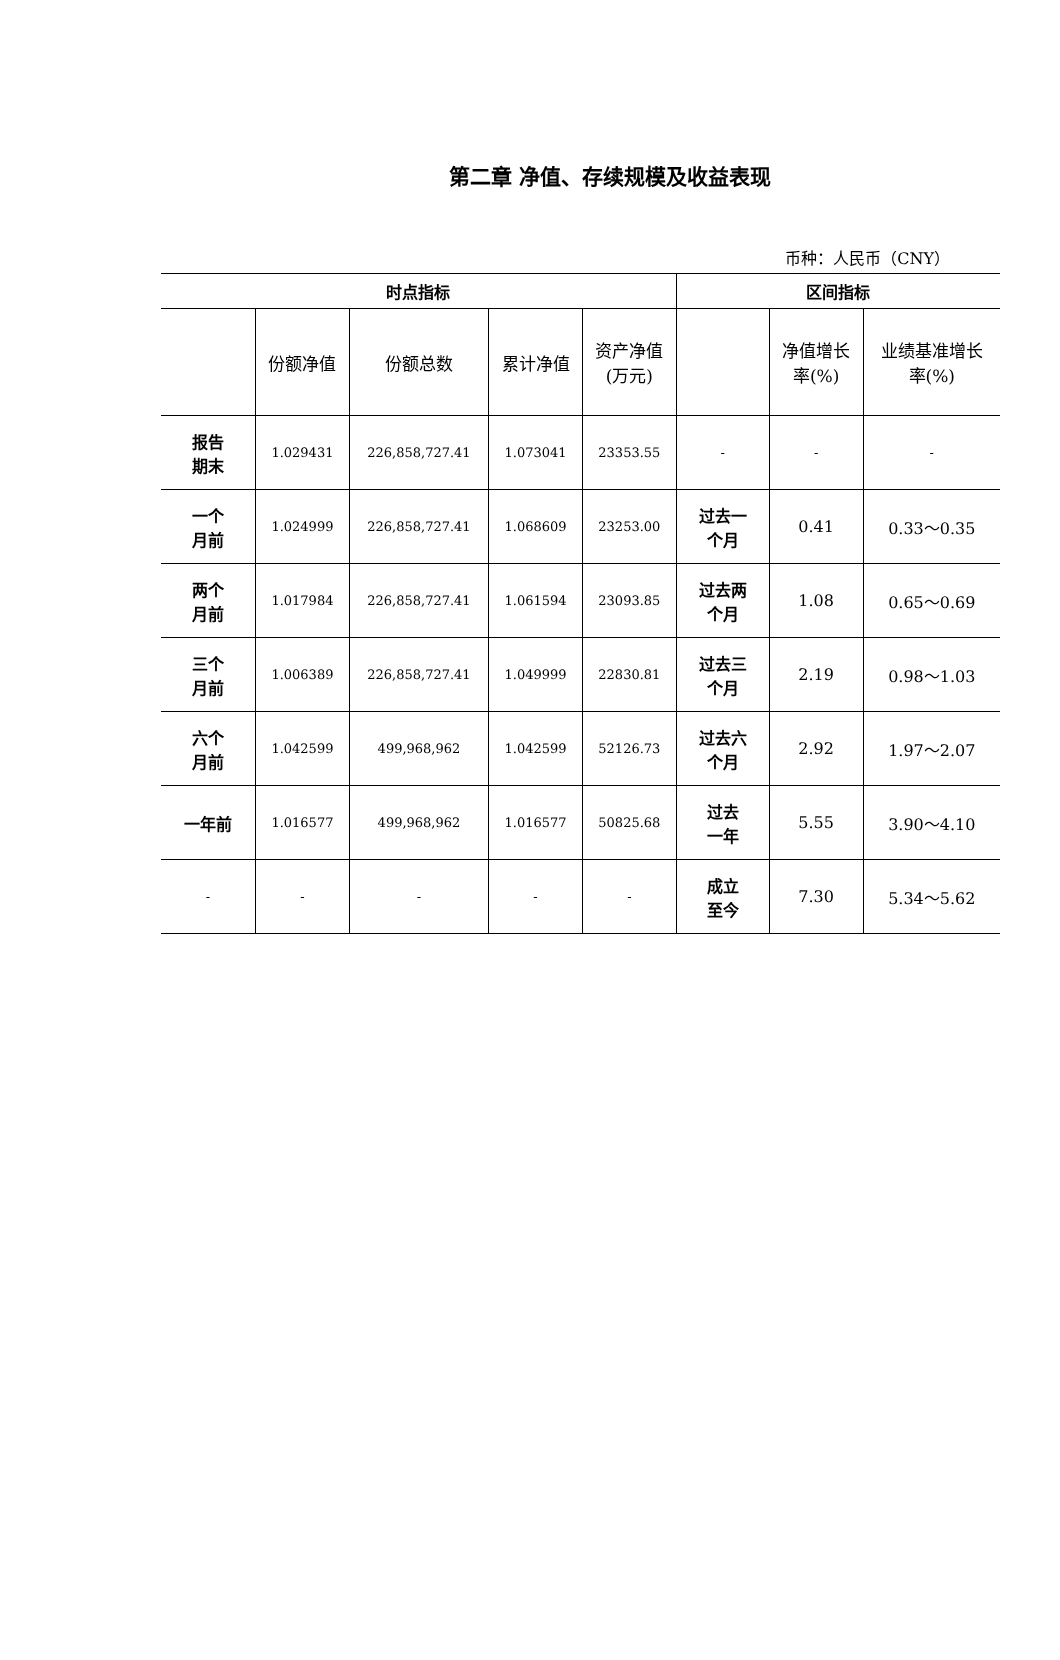第二章 净值、存续规模及收益表现
币种：人民币（CNY）
| 时点指标 | | | | | 区间指标 | | |
| --- | --- | --- | --- | --- | --- | --- | --- |
| | 份额净值 | 份额总数 | 累计净值 | 资产净值 (万元) | | 净值增长 率(%) | 业绩基准增长 率(%) |
| 报告 期末 | 1.029431 | 226,858,727.41 | 1.073041 | 23353.55 | - | - | - |
| 一个 月前 | 1.024999 | 226,858,727.41 | 1.068609 | 23253.00 | 过去一 个月 | 0.41 | 0.33～0.35 |
| 两个 月前 | 1.017984 | 226,858,727.41 | 1.061594 | 23093.85 | 过去两 个月 | 1.08 | 0.65～0.69 |
| 三个 月前 | 1.006389 | 226,858,727.41 | 1.049999 | 22830.81 | 过去三 个月 | 2.19 | 0.98～1.03 |
| 六个 月前 | 1.042599 | 499,968,962 | 1.042599 | 52126.73 | 过去六 个月 | 2.92 | 1.97～2.07 |
| 一年前 | 1.016577 | 499,968,962 | 1.016577 | 50825.68 | 过去 一年 | 5.55 | 3.90～4.10 |
| - | - | - | - | - | 成立 至今 | 7.30 | 5.34～5.62 |